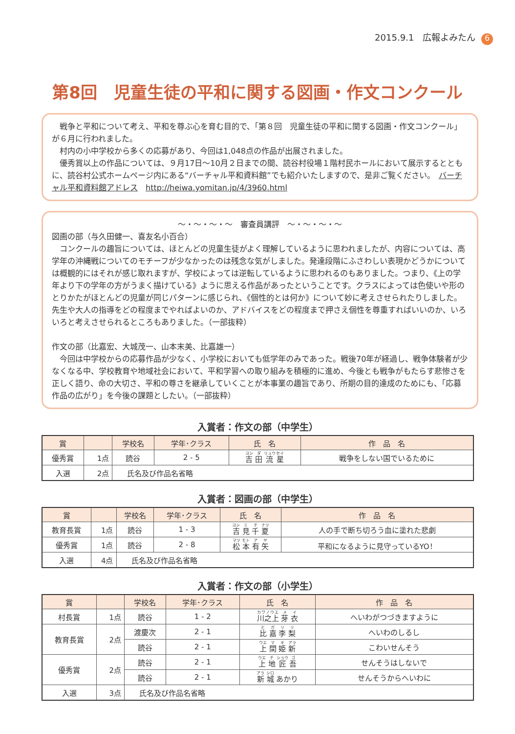2015.9.1　広報よみたん 6
第8回　児童生徒の平和に関する図画・作文コンクール
戦争と平和について考え、平和を尊ぶ心を育む目的で、「第８回　児童生徒の平和に関する図画・作文コンクール」が６月に行われました。
村内の小中学校から多くの応募があり、今回は1,048点の作品が出展されました。
優秀賞以上の作品については、９月17日～10月２日までの間、読谷村役場１階村民ホールにおいて展示するとともに、読谷村公式ホームページ内にある“バーチャル平和資料館”でも紹介いたしますので、是非ご覧ください。　バーチャル平和資料館アドレス　http://heiwa.yomitan.jp/4/3960.html
～・～・～・～　審査員講評　～・～・～・～
図画の部（与久田健一、喜友名小百合）
コンクールの趣旨については、ほとんどの児童生徒がよく理解しているように思われましたが、内容については、高学年の沖縄戦についてのモチーフが少なかったのは残念な気がしました。発達段階にふさわしい表現かどうかについては概観的にはそれが感じ取れますが、学校によっては逆転しているように思われるのもありました。つまり、《上の学年より下の学年の方がうまく描けている》ように思える作品があったということです。クラスによっては色使いや形のとりかたがほとんどの児童が同じパターンに感じられ、《個性的とは何か》について妙に考えさせられたりしました。先生や大人の指導をどの程度までやればよいのか、アドバイスをどの程度まで押さえ個性を尊重すればいいのか、いろいろと考えさせられるところもありました。（一部抜粋）
作文の部（比嘉宏、大城茂一、山本末美、比嘉雄一）
今回は中学校からの応募作品が少なく、小学校においても低学年のみであった。戦後70年が経過し、戦争体験者が少なくなる中、学校教育や地域社会において、平和学習への取り組みを積極的に進め、今後とも戦争がもたらす悲惨さを正しく語り、命の大切さ、平和の尊さを継承していくことが本事業の趣旨であり、所期の目的達成のためにも、「応募作品の広がり」を今後の課題としたい。（一部抜粋）
入賞者：作文の部（中学生）
| 賞 | | 学校名 | 学年･クラス | 氏 名 | 作 品 名 |
| --- | --- | --- | --- | --- | --- |
| 優秀賞 | 1点 | 読谷 | 2 - 5 | 吉 田 流 星 | 戦争をしない国でいるために |
| 入選 | 2点 | 氏名及び作品名省略 | | | |
入賞者：図画の部（中学生）
| 賞 | | 学校名 | 学年･クラス | 氏 名 | 作 品 名 |
| --- | --- | --- | --- | --- | --- |
| 教育長賞 | 1点 | 読谷 | 1 - 3 | 吉 見 千 夏 | 人の手で断ち切ろう血に塗れた悲劇 |
| 優秀賞 | 1点 | 読谷 | 2 - 8 | 松 本 有 矢 | 平和になるように見守っているYO！ |
| 入選 | 4点 | 氏名及び作品名省略 | | | |
入賞者：作文の部（小学生）
| 賞 | | 学校名 | 学年･クラス | 氏 名 | 作 品 名 |
| --- | --- | --- | --- | --- | --- |
| 村長賞 | 1点 | 読谷 | 1 - 2 | 川之上 芽 衣 | へいわがつづきますように |
| 教育長賞 | 2点 | 渡慶次 | 2 - 1 | 比 嘉 李 梨 | へいわのしるし |
| | | 読谷 | 2 - 1 | 上 間 姫 新 | こわいせんそう |
| 優秀賞 | 2点 | 読谷 | 2 - 1 | 上 地 匠 吾 | せんそうはしないで |
| | | 読谷 | 2 - 1 | 新 城 あかり | せんそうからへいわに |
| 入選 | 3点 | 氏名及び作品名省略 | | | |